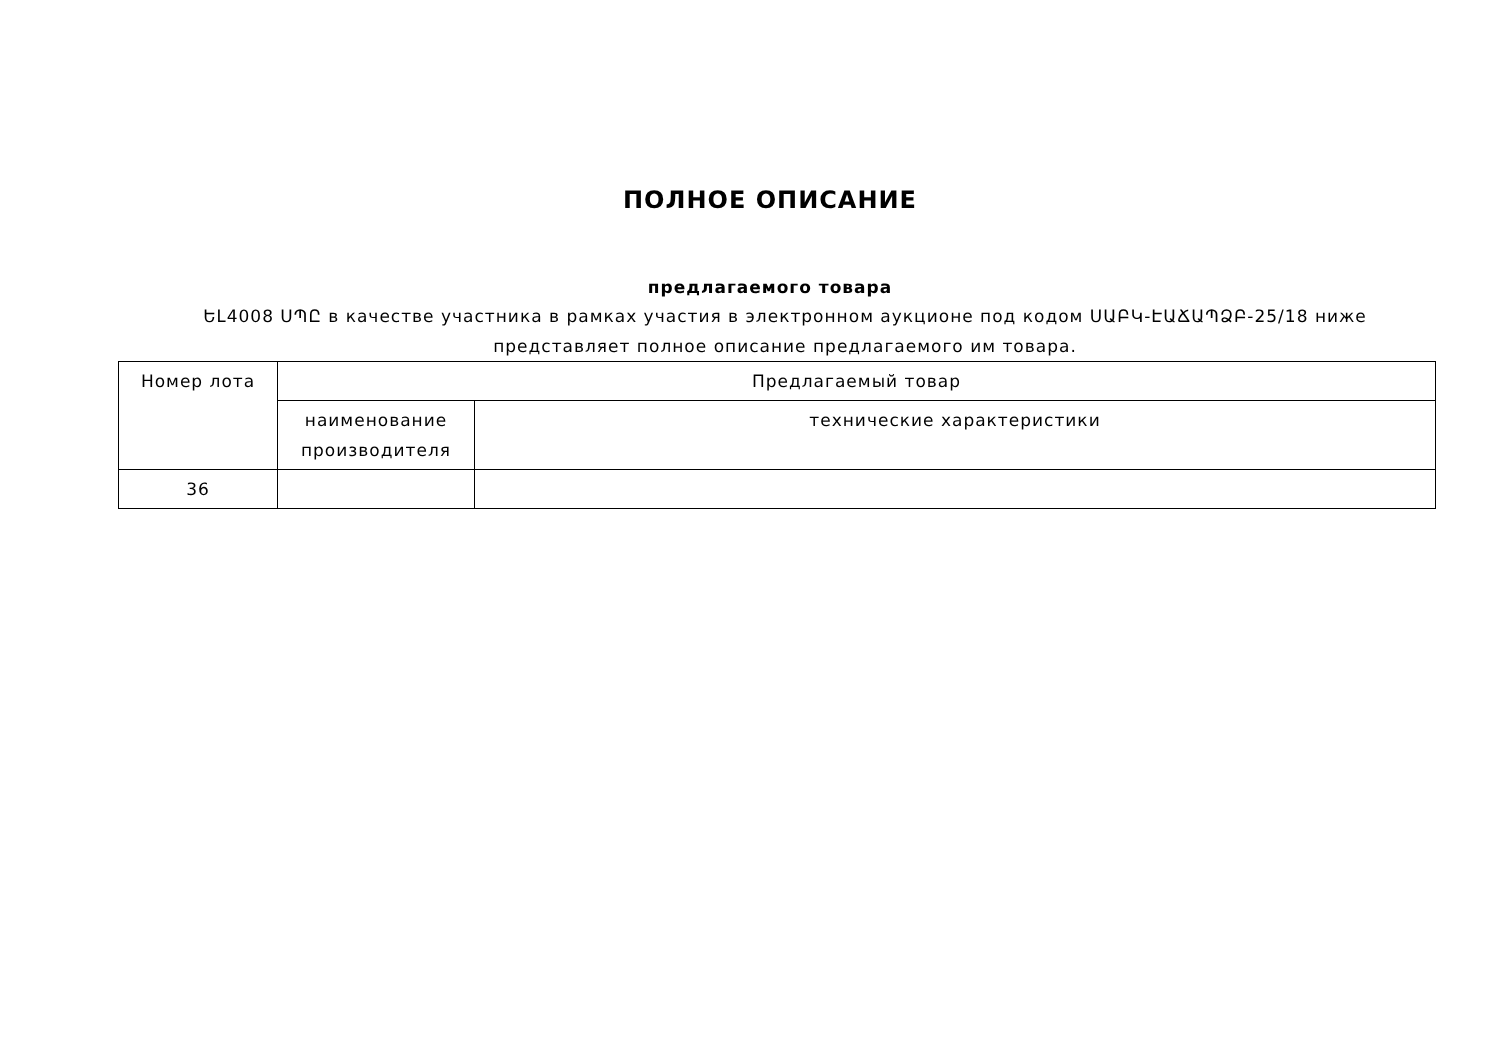ПОЛНОЕ ОПИСАНИЕ
предлагаемого товара
ԵԼ4008 ՍՊԸ в качестве участника в рамках участия в электронном аукционе под кодом ՍԱԲԿ-ԷԱՃԱՊՁԲ-25/18 ниже представляет полное описание предлагаемого им товара.
| Номер лота | Предлагаемый товар | |
| --- | --- | --- |
| | наименование производителя | технические характеристики |
| 36 | | |